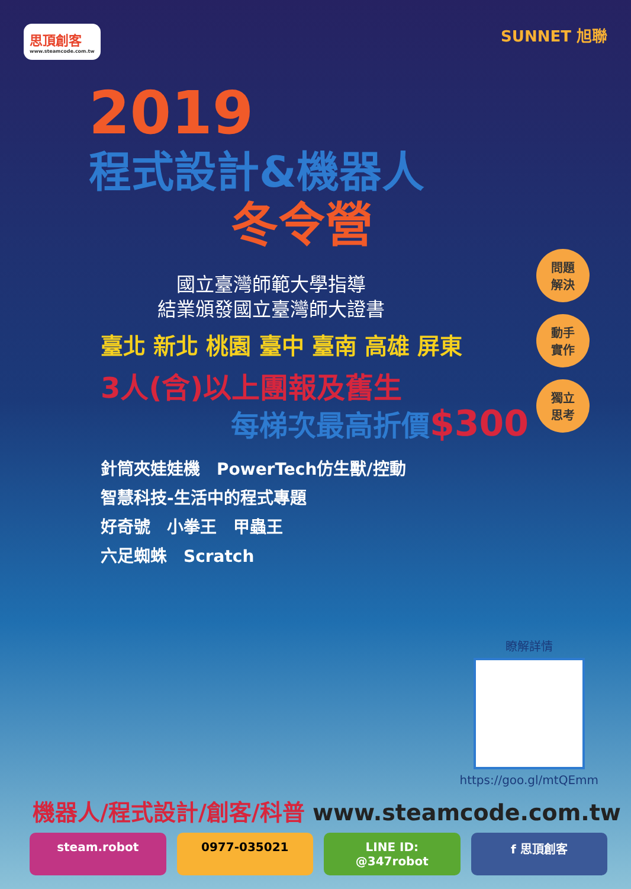思頂創客
www.steamcode.com.tw
SUNNET 旭聯
2019
程式設計&機器人
冬令營
國立臺灣師範大學指導
結業頒發國立臺灣師大證書
臺北 新北 桃園 臺中 臺南 高雄 屏東
3人(含)以上團報及舊生
每梯次最高折價$300
針筒夾娃娃機　PowerTech仿生獸/控動
智慧科技-生活中的程式專題
好奇號　小拳王　甲蟲王
六足蜘蛛　Scratch
問題
解決
動手
實作
獨立
思考
瞭解詳情
https://goo.gl/mtQEmm
機器人/程式設計/創客/科普 www.steamcode.com.tw
steam.robot 0977-035021 LINE ID: @347robot f 思頂創客